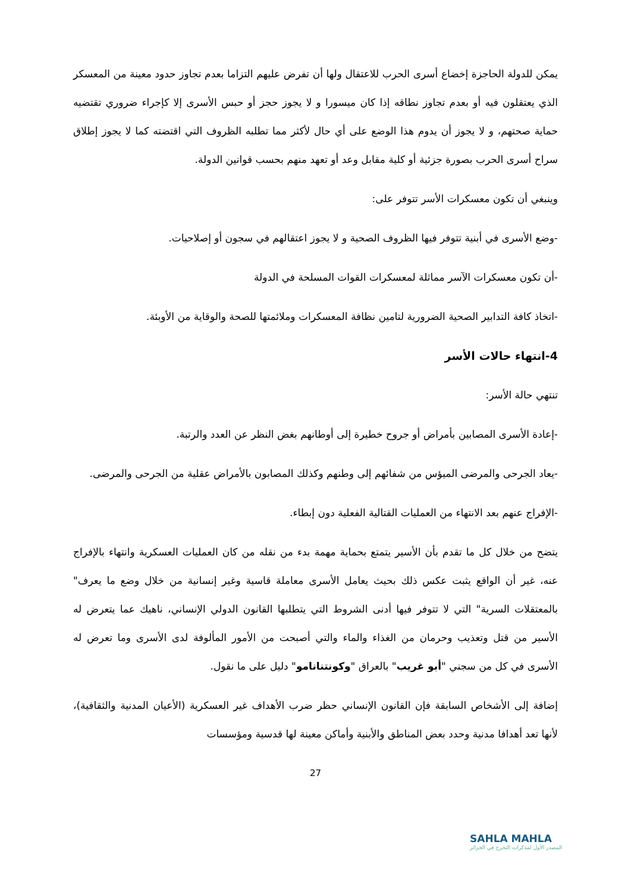يمكن للدولة الحاجزة إخضاع أسرى الحرب للاعتقال ولها أن تفرض عليهم التزاما بعدم تجاوز حدود معينة من المعسكر الذي يعتقلون فيه أو بعدم تجاوز نطاقه إذا كان ميسورا و لا يجوز حجز أو حبس الأسرى إلا كإجراء ضروري تقتضيه حماية صحتهم، و لا يجوز أن يدوم هذا الوضع على أي حال لأكثر مما تطلبه الظروف التي اقتضته كما لا يجوز إطلاق سراح أسرى الحرب بصورة جزئية أو كلية مقابل وعد أو تعهد منهم بحسب قوانين الدولة.
وينبغي أن تكون معسكرات الأسر تتوفر على:
-وضع الأسرى في أبنية تتوفر فيها الظروف الصحية و لا يجوز اعتقالهم في سجون أو إصلاحيات.
-أن تكون معسكرات الآسر مماثلة لمعسكرات القوات المسلحة في الدولة
-اتخاذ كافة التدابير الصحية الضرورية لتامين نظافة المعسكرات وملائمتها للصحة والوقاية من الأوبئة.
4-انتهاء حالات الأسر
تنتهي حالة الأسر:
-إعادة الأسرى المصابين بأمراض أو جروح خطيرة إلى أوطانهم بغض النظر عن العدد والرتبة.
-يعاد الجرحى والمرضى الميؤس من شفائهم إلى وطنهم وكذلك المصابون بالأمراض عقلية من الجرحى والمرضى.
-الإفراج عنهم بعد الانتهاء من العمليات القتالية الفعلية دون إبطاء.
يتضح من خلال كل ما تقدم بأن الأسير يتمتع بحماية مهمة بدء من نقله من كان العمليات العسكرية وانتهاء بالإفراج عنه، غير أن الواقع يثبت عكس ذلك بحيث يعامل الأسرى معاملة قاسية وغير إنسانية من خلال وضع ما يعرف" بالمعتقلات السرية" التي لا تتوفر فيها أدنى الشروط التي يتطلبها القانون الدولي الإنساني، ناهيك عما يتعرض له الأسير من قتل وتعذيب وحرمان من الغذاء والماء والتي أصبحت من الأمور المألوفة لدى الأسرى وما تعرض له الأسرى في كل من سجني "أبو غريب" بالعراق "وكونتنانامو" دليل على ما نقول.
إضافة إلى الأشخاص السابقة فإن القانون الإنساني حظر ضرب الأهداف غير العسكرية (الأعيان المدنية والثقافية)، لأنها تعد أهدافا مدنية وحدد بعض المناطق والأبنية وأماكن معينة لها قدسية ومؤسسات
27
SAHLA MAHLA
المصدر الأول لمذكرات التخرج في الجزائر